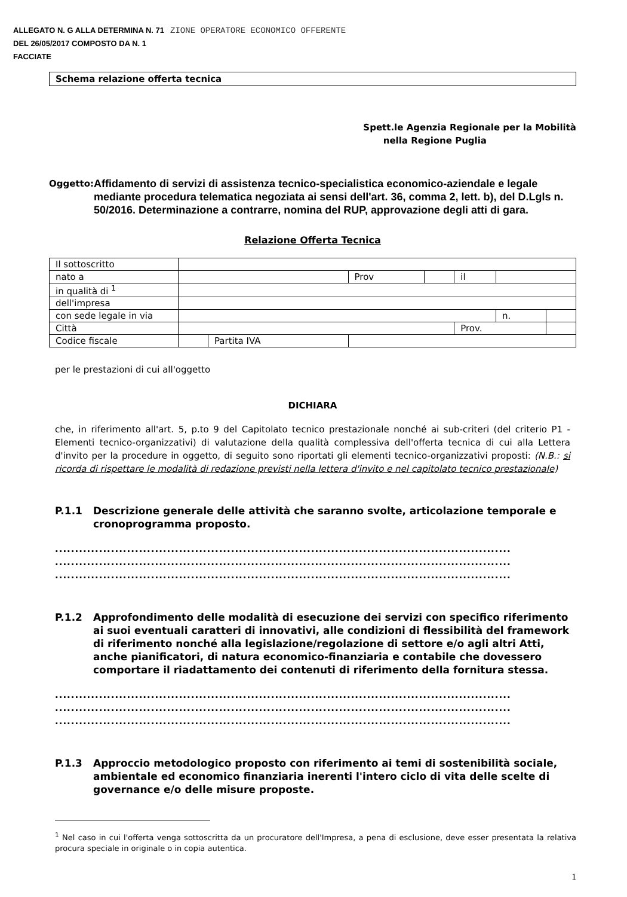ALLEGATO N. G ALLA DETERMINA N. 71
DEL 26/05/2017 COMPOSTO DA N. 1
FACCIATE
ZIONE OPERATORE ECONOMICO OFFERENTE
Schema relazione offerta tecnica
Spett.le Agenzia Regionale per la Mobilità
nella Regione Puglia
Oggetto:
Affidamento di servizi di assistenza tecnico-specialistica economico-aziendale e legale mediante procedura telematica negoziata ai sensi dell'art. 36, comma 2, lett. b), del D.Lgls n. 50/2016. Determinazione a contrarre, nomina del RUP, approvazione degli atti di gara.
Relazione Offerta Tecnica
| Il sottoscritto | | | | | | | |
| nato a | | | Prov | | il | | |
| in qualità di <sup>1</sup> | | | | | | | |
| dell'impresa | | | | | | | |
| con sede legale in via | | | | | | n. | |
| Città | | | | | Prov. | | |
| Codice fiscale | | Partita IVA | | | | | |
per le prestazioni di cui all'oggetto
DICHIARA
che, in riferimento all'art. 5, p.to 9 del Capitolato tecnico prestazionale nonché ai sub-criteri (del criterio P1 - Elementi tecnico-organizzativi) di valutazione della qualità complessiva dell'offerta tecnica di cui alla Lettera d'invito per la procedure in oggetto, di seguito sono riportati gli elementi tecnico-organizzativi proposti: (N.B.: si ricorda di rispettare le modalità di redazione previsti nella lettera d'invito e nel capitolato tecnico prestazionale)
P.1.1 Descrizione generale delle attività che saranno svolte, articolazione temporale e cronoprogramma proposto.
..................................................................................................................
..................................................................................................................
..................................................................................................................
P.1.2 Approfondimento delle modalità di esecuzione dei servizi con specifico riferimento ai suoi eventuali caratteri di innovativi, alle condizioni di flessibilità del framework di riferimento nonché alla legislazione/regolazione di settore e/o agli altri Atti, anche pianificatori, di natura economico-finanziaria e contabile che dovessero comportare il riadattamento dei contenuti di riferimento della fornitura stessa.
..................................................................................................................
..................................................................................................................
..................................................................................................................
P.1.3 Approccio metodologico proposto con riferimento ai temi di sostenibilità sociale, ambientale ed economico finanziaria inerenti l'intero ciclo di vita delle scelte di governance e/o delle misure proposte.
<sup>1</sup> Nel caso in cui l'offerta venga sottoscritta da un procuratore dell'Impresa, a pena di esclusione, deve esser presentata la relativa procura speciale in originale o in copia autentica.
1